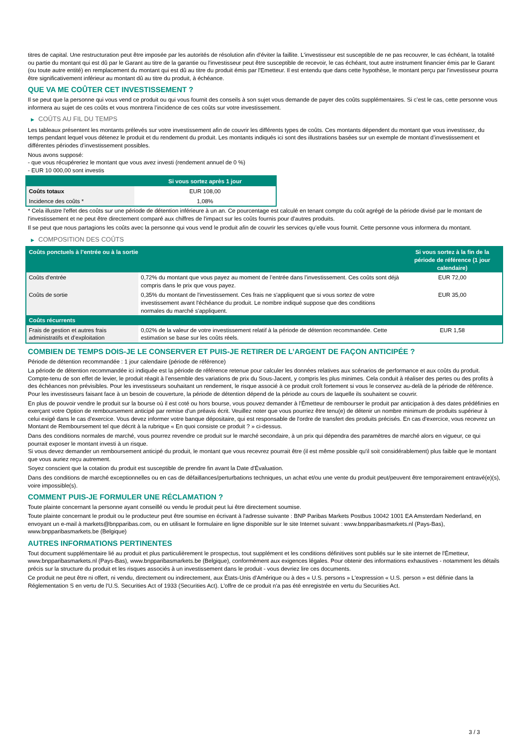titres de capital. Une restructuration peut être imposée par les autorités de résolution afin d'éviter la faillite. L'investisseur est susceptible de ne pas recouvrer, le cas échéant, la totalité ou partie du montant qui est dû par le Garant au titre de la garantie ou l'investisseur peut être susceptible de recevoir, le cas échéant, tout autre instrument financier émis par le Garant (ou toute autre entité) en remplacement du montant qui est dû au titre du produit émis par l'Emetteur. Il est entendu que dans cette hypothèse, le montant perçu par l'investisseur pourra être significativement inférieur au montant dû au titre du produit, à échéance.
QUE VA ME COÛTER CET INVESTISSEMENT ?
Il se peut que la personne qui vous vend ce produit ou qui vous fournit des conseils à son sujet vous demande de payer des coûts supplémentaires. Si c’est le cas, cette personne vous informera au sujet de ces coûts et vous montrera l’incidence de ces coûts sur votre investissement.
▶ COÛTS AU FIL DU TEMPS
Les tableaux présentent les montants prélevés sur votre investissement afin de couvrir les différents types de coûts. Ces montants dépendent du montant que vous investissez, du temps pendant lequel vous détenez le produit et du rendement du produit. Les montants indiqués ici sont des illustrations basées sur un exemple de montant d’investissement et différentes périodes d’investissement possibles.
Nous avons supposé:
- que vous récupéreriez le montant que vous avez investi (rendement annuel de 0 %)
- EUR 10 000,00 sont investis
| | Si vous sortez après 1 jour |
| --- | --- |
| Coûts totaux | EUR 108,00 |
| Incidence des coûts * | 1,08% |
* Cela illustre l'effet des coûts sur une période de détention inférieure à un an. Ce pourcentage est calculé en tenant compte du coût agrégé de la période divisé par le montant de l'investissement et ne peut être directement comparé aux chiffres de l'impact sur les coûts fournis pour d'autres produits.
Il se peut que nous partagions les coûts avec la personne qui vous vend le produit afin de couvrir les services qu’elle vous fournit. Cette personne vous informera du montant.
▶ COMPOSITION DES COÛTS
| Coûts ponctuels à l’entrée ou à la sortie | | Si vous sortez à la fin de la période de référence (1 jour calendaire) |
| --- | --- | --- |
| Coûts d'entrée | 0,72% du montant que vous payez au moment de l’entrée dans l’investissement. Ces coûts sont déjà compris dans le prix que vous payez. | EUR 72,00 |
| Coûts de sortie | 0,35% du montant de l'investissement. Ces frais ne s'appliquent que si vous sortez de votre investissement avant l'échéance du produit. Le nombre indiqué suppose que des conditions normales du marché s'appliquent. | EUR 35,00 |
| Coûts récurrents | | |
| Frais de gestion et autres frais administratifs et d’exploitation | 0,02% de la valeur de votre investissement relatif à la période de détention recommandée. Cette estimation se base sur les coûts réels. | EUR 1,58 |
COMBIEN DE TEMPS DOIS-JE LE CONSERVER ET PUIS-JE RETIRER DE L’ARGENT DE FAÇON ANTICIPÉE ?
Période de détention recommandée : 1 jour calendaire (période de référence)
La période de détention recommandée ici indiquée est la période de référence retenue pour calculer les données relatives aux scénarios de performance et aux coûts du produit. Compte-tenu de son effet de levier, le produit réagit à l’ensemble des variations de prix du Sous-Jacent, y compris les plus minimes. Cela conduit à réaliser des pertes ou des profits à des échéances non prévisibles. Pour les investisseurs souhaitant un rendement, le risque associé à ce produit croît fortement si vous le conservez au-delà de la période de référence. Pour les investisseurs faisant face à un besoin de couverture, la période de détention dépend de la période au cours de laquelle ils souhaitent se couvrir.
En plus de pouvoir vendre le produit sur la bourse où il est coté ou hors bourse, vous pouvez demander à l'Émetteur de rembourser le produit par anticipation à des dates prédéfinies en exerçant votre Option de remboursement anticipé par remise d'un préavis écrit. Veuillez noter que vous pourriez être tenu(e) de détenir un nombre minimum de produits supérieur à celui exigé dans le cas d'exercice. Vous devez informer votre banque dépositaire, qui est responsable de l'ordre de transfert des produits précisés. En cas d'exercice, vous recevrez un Montant de Remboursement tel que décrit à la rubrique « En quoi consiste ce produit ? » ci-dessus.
Dans des conditions normales de marché, vous pourrez revendre ce produit sur le marché secondaire, à un prix qui dépendra des paramètres de marché alors en vigueur, ce qui pourrait exposer le montant investi à un risque.
Si vous devez demander un remboursement anticipé du produit, le montant que vous recevrez pourrait être (il est même possible qu'il soit considérablement) plus faible que le montant que vous auriez reçu autrement.
Soyez conscient que la cotation du produit est susceptible de prendre fin avant la Date d'Évaluation.
Dans des conditions de marché exceptionnelles ou en cas de défaillances/perturbations techniques, un achat et/ou une vente du produit peut/peuvent être temporairement entravé(e)(s), voire impossible(s).
COMMENT PUIS-JE FORMULER UNE RÉCLAMATION ?
Toute plainte concernant la personne ayant conseillé ou vendu le produit peut lui être directement soumise.
Toute plainte concernant le produit ou le producteur peut être soumise en écrivant à l'adresse suivante : BNP Paribas Markets Postbus 10042 1001 EA Amsterdam Nederland, en envoyant un e-mail à markets@bnpparibas.com, ou en utilisant le formulaire en ligne disponible sur le site Internet suivant : www.bnpparibasmarkets.nl (Pays-Bas), www.bnpparibasmarkets.be (Belgique)
AUTRES INFORMATIONS PERTINENTES
Tout document supplémentaire lié au produit et plus particulièrement le prospectus, tout supplément et les conditions définitives sont publiés sur le site internet de l'Émetteur, www.bnpparibasmarkets.nl (Pays-Bas), www.bnpparibasmarkets.be (Belgique), conformément aux exigences légales. Pour obtenir des informations exhaustives - notamment les détails précis sur la structure du produit et les risques associés à un investissement dans le produit - vous devriez lire ces documents.
Ce produit ne peut être ni offert, ni vendu, directement ou indirectement, aux États-Unis d'Amérique ou à des « U.S. persons » L'expression « U.S. person » est définie dans la Réglementation S en vertu de l'U.S. Securities Act of 1933 (Securities Act). L'offre de ce produit n'a pas été enregistrée en vertu du Securities Act.
3 / 3